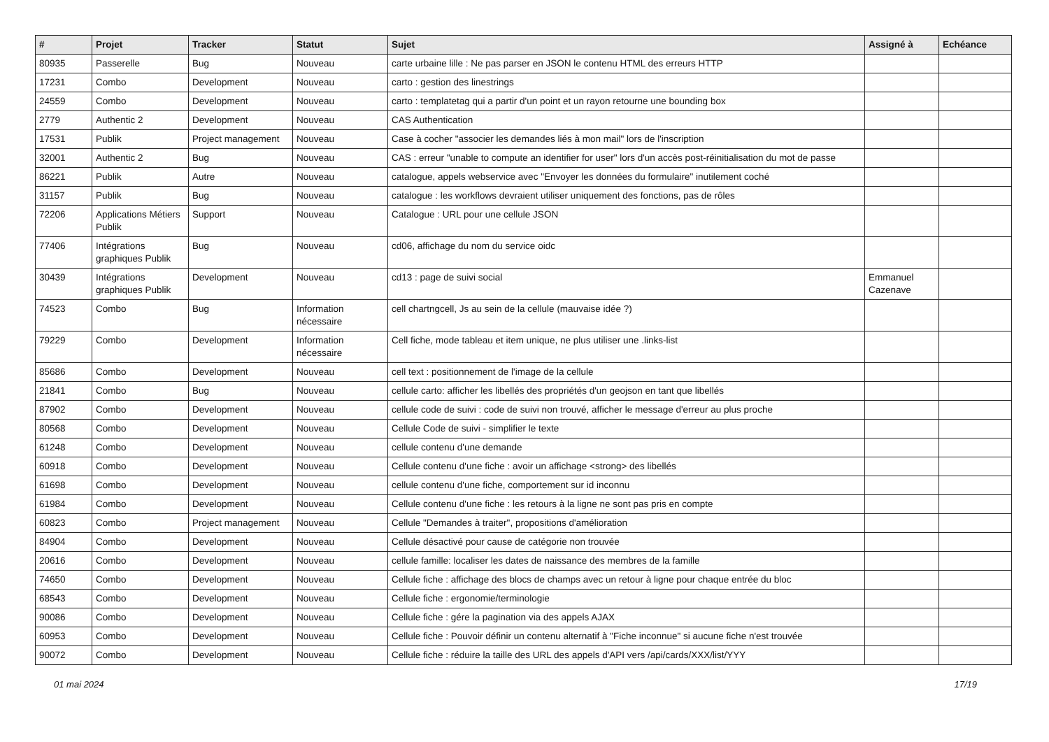| # | Projet | Tracker | Statut | Sujet | Assigné à | Echéance |
| --- | --- | --- | --- | --- | --- | --- |
| 80935 | Passerelle | Bug | Nouveau | carte urbaine lille : Ne pas parser en JSON le contenu HTML des erreurs HTTP | | |
| 17231 | Combo | Development | Nouveau | carto : gestion des linestrings | | |
| 24559 | Combo | Development | Nouveau | carto : templatetag qui a partir d'un point et un rayon retourne une bounding box | | |
| 2779 | Authentic 2 | Development | Nouveau | CAS Authentication | | |
| 17531 | Publik | Project management | Nouveau | Case à cocher "associer les demandes liés à mon mail" lors de l'inscription | | |
| 32001 | Authentic 2 | Bug | Nouveau | CAS : erreur "unable to compute an identifier for user" lors d'un accès post-réinitialisation du mot de passe | | |
| 86221 | Publik | Autre | Nouveau | catalogue, appels webservice avec "Envoyer les données du formulaire" inutilement coché | | |
| 31157 | Publik | Bug | Nouveau | catalogue : les workflows devraient utiliser uniquement des fonctions, pas de rôles | | |
| 72206 | Applications Métiers Publik | Support | Nouveau | Catalogue : URL pour une cellule JSON | | |
| 77406 | Intégrations graphiques Publik | Bug | Nouveau | cd06, affichage du nom du service oidc | | |
| 30439 | Intégrations graphiques Publik | Development | Nouveau | cd13 : page de suivi social | Emmanuel Cazenave | |
| 74523 | Combo | Bug | Information nécessaire | cell chartngcell, Js au sein de la cellule (mauvaise idée ?) | | |
| 79229 | Combo | Development | Information nécessaire | Cell fiche, mode tableau et item unique, ne plus utiliser une .links-list | | |
| 85686 | Combo | Development | Nouveau | cell text : positionnement de l'image de la cellule | | |
| 21841 | Combo | Bug | Nouveau | cellule carto: afficher les libellés des propriétés d'un geojson en tant que libellés | | |
| 87902 | Combo | Development | Nouveau | cellule code de suivi : code de suivi non trouvé, afficher le message d'erreur au plus proche | | |
| 80568 | Combo | Development | Nouveau | Cellule Code de suivi - simplifier le texte | | |
| 61248 | Combo | Development | Nouveau | cellule contenu d'une demande | | |
| 60918 | Combo | Development | Nouveau | Cellule contenu d'une fiche : avoir un affichage <strong> des libellés | | |
| 61698 | Combo | Development | Nouveau | cellule contenu d'une fiche, comportement sur id inconnu | | |
| 61984 | Combo | Development | Nouveau | Cellule contenu d'une fiche : les retours à la ligne ne sont pas pris en compte | | |
| 60823 | Combo | Project management | Nouveau | Cellule "Demandes à traiter", propositions d'amélioration | | |
| 84904 | Combo | Development | Nouveau | Cellule désactivé pour cause de catégorie non trouvée | | |
| 20616 | Combo | Development | Nouveau | cellule famille: localiser les dates de naissance des membres de la famille | | |
| 74650 | Combo | Development | Nouveau | Cellule fiche : affichage des blocs de champs avec un retour à ligne pour chaque entrée du bloc | | |
| 68543 | Combo | Development | Nouveau | Cellule fiche : ergonomie/terminologie | | |
| 90086 | Combo | Development | Nouveau | Cellule fiche : gére la pagination via des appels AJAX | | |
| 60953 | Combo | Development | Nouveau | Cellule fiche : Pouvoir définir un contenu alternatif à "Fiche inconnue" si aucune fiche n'est trouvée | | |
| 90072 | Combo | Development | Nouveau | Cellule fiche : réduire la taille des URL des appels d'API vers /api/cards/XXX/list/YYY | | |
01 mai 2024 17/19